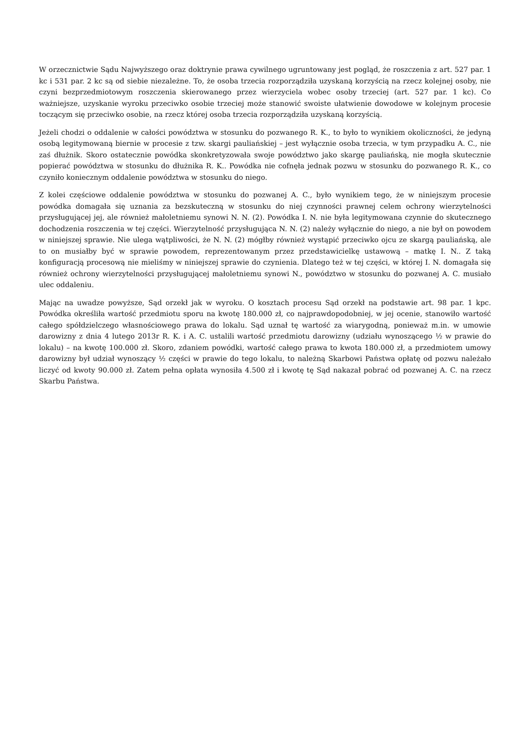W orzecznictwie Sądu Najwyższego oraz doktrynie prawa cywilnego ugruntowany jest pogląd, że roszczenia z art. 527 par. 1 kc i 531 par. 2 kc są od siebie niezależne. To, że osoba trzecia rozporządziła uzyskaną korzyścią na rzecz kolejnej osoby, nie czyni bezprzedmiotowym roszczenia skierowanego przez wierzyciela wobec osoby trzeciej (art. 527 par. 1 kc). Co ważniejsze, uzyskanie wyroku przeciwko osobie trzeciej może stanowić swoiste ułatwienie dowodowe w kolejnym procesie toczącym się przeciwko osobie, na rzecz której osoba trzecia rozporządziła uzyskaną korzyścią.
Jeżeli chodzi o oddalenie w całości powództwa w stosunku do pozwanego R. K., to było to wynikiem okoliczności, że jedyną osobą legitymowaną biernie w procesie z tzw. skargi pauliańskiej – jest wyłącznie osoba trzecia, w tym przypadku A. C., nie zaś dłużnik. Skoro ostatecznie powódka skonkretyzowała swoje powództwo jako skargę pauliańską, nie mogła skutecznie popierać powództwa w stosunku do dłużnika R. K.. Powódka nie cofnęła jednak pozwu w stosunku do pozwanego R. K., co czyniło koniecznym oddalenie powództwa w stosunku do niego.
Z kolei częściowe oddalenie powództwa w stosunku do pozwanej A. C., było wynikiem tego, że w niniejszym procesie powódka domagała się uznania za bezskuteczną w stosunku do niej czynności prawnej celem ochrony wierzytelności przysługującej jej, ale również małoletniemu synowi N. N. (2). Powódka I. N. nie była legitymowana czynnie do skutecznego dochodzenia roszczenia w tej części. Wierzytelność przysługująca N. N. (2) należy wyłącznie do niego, a nie był on powodem w niniejszej sprawie. Nie ulega wątpliwości, że N. N. (2) mógłby również wystąpić przeciwko ojcu ze skargą pauliańską, ale to on musiałby być w sprawie powodem, reprezentowanym przez przedstawicielkę ustawową – matkę I. N.. Z taką konfiguracją procesową nie mieliśmy w niniejszej sprawie do czynienia. Dlatego też w tej części, w której I. N. domagała się również ochrony wierzytelności przysługującej małoletniemu synowi N., powództwo w stosunku do pozwanej A. C. musiało ulec oddaleniu.
Mając na uwadze powyższe, Sąd orzekł jak w wyroku. O kosztach procesu Sąd orzekł na podstawie art. 98 par. 1 kpc. Powódka określiła wartość przedmiotu sporu na kwotę 180.000 zł, co najprawdopodobniej, w jej ocenie, stanowiło wartość całego spółdzielczego własnościowego prawa do lokalu. Sąd uznał tę wartość za wiarygodną, ponieważ m.in. w umowie darowizny z dnia 4 lutego 2013r R. K. i A. C. ustalili wartość przedmiotu darowizny (udziału wynoszącego ½ w prawie do lokalu) – na kwotę 100.000 zł. Skoro, zdaniem powódki, wartość całego prawa to kwota 180.000 zł, a przedmiotem umowy darowizny był udział wynoszący ½ części w prawie do tego lokalu, to należną Skarbowi Państwa opłatę od pozwu należało liczyć od kwoty 90.000 zł. Zatem pełna opłata wynosiła 4.500 zł i kwotę tę Sąd nakazał pobrać od pozwanej A. C. na rzecz Skarbu Państwa.